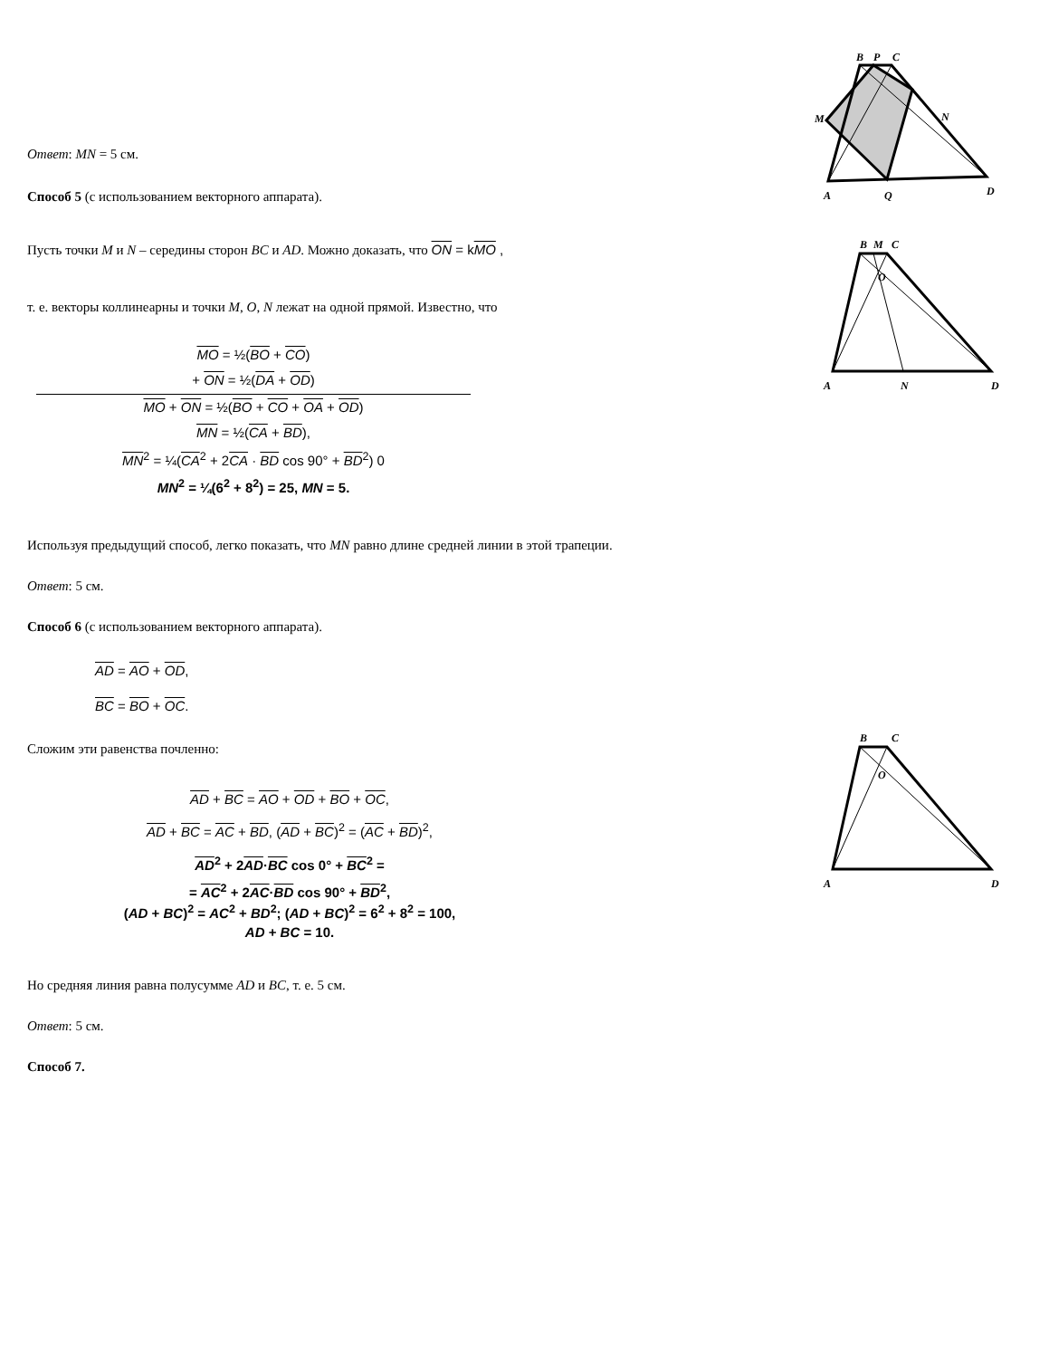Ответ: MN = 5 см.
Способ 5 (с использованием векторного аппарата).
Пусть точки M и N – середины сторон BC и AD. Можно доказать, что ON = kMO ,
т. е. векторы коллинеарны и точки M, O, N лежат на одной прямой. Известно, что
MO = ½(BO + CO)
+ ON = ½(DA + OD)
MO + ON = ½(BO + CO + OA + OD)
MN = ½(CA + BD),
MN<sup>2</sup> = ¼(CA<sup>2</sup> + 2CA · BD cos 90° + BD<sup>2</sup>) 0
MN<sup>2</sup> = ¼(6<sup>2</sup> + 8<sup>2</sup>) = 25, MN = 5.
Используя предыдущий способ, легко показать, что MN равно длине средней линии в этой трапеции.
Ответ: 5 см.
Способ 6 (с использованием векторного аппарата).
AD = AO + OD,
BC = BO + OC.
Сложим эти равенства почленно:
AD + BC = AO + OD + BO + OC,
AD + BC = AC + BD, (AD + BC)<sup>2</sup> = (AC + BD)<sup>2</sup>,
AD<sup>2</sup> + 2AD·BC cos 0° + BC<sup>2</sup> =
= AC<sup>2</sup> + 2AC·BD cos 90° + BD<sup>2</sup>,
(AD + BC)<sup>2</sup> = AC<sup>2</sup> + BD<sup>2</sup>; (AD + BC)<sup>2</sup> = 6<sup>2</sup> + 8<sup>2</sup> = 100,
AD + BC = 10.
Но средняя линия равна полусумме AD и BC, т. е. 5 см.
Ответ: 5 см.
Способ 7.
B
P
C
M
N
A
Q
D
B
M
C
O
A
N
D
B
C
O
A
D